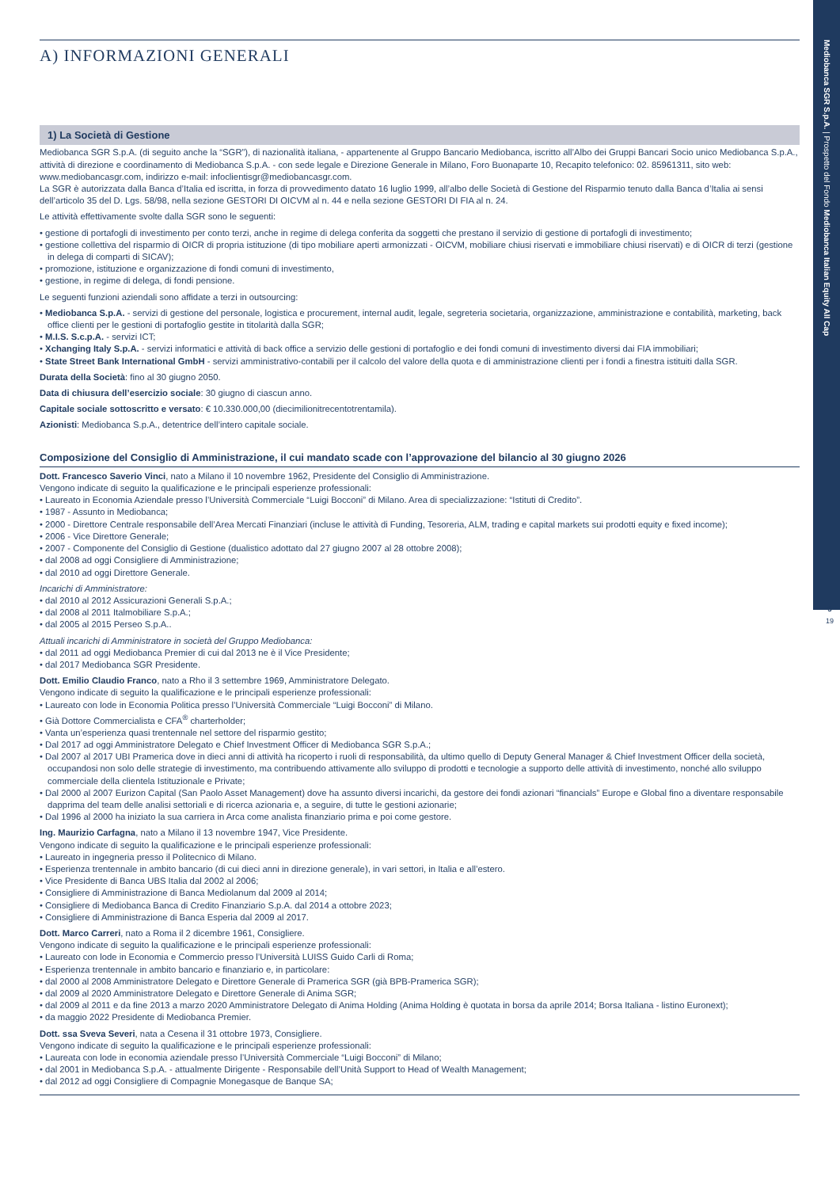Mediobanca SGR S.p.A. | Prospetto del Fondo Mediobanca Italian Equity All Cap
3
19
A) INFORMAZIONI GENERALI
1) La Società di Gestione
Mediobanca SGR S.p.A. (di seguito anche la “SGR”), di nazionalità italiana, - appartenente al Gruppo Bancario Mediobanca, iscritto all’Albo dei Gruppi Bancari Socio unico Mediobanca S.p.A., attività di direzione e coordinamento di Mediobanca S.p.A. - con sede legale e Direzione Generale in Milano, Foro Buonaparte 10, Recapito telefonico: 02. 85961311, sito web: www.mediobancasgr.com, indirizzo e-mail: infoclientisgr@mediobancasgr.com.
La SGR è autorizzata dalla Banca d’Italia ed iscritta, in forza di provvedimento datato 16 luglio 1999, all’albo delle Società di Gestione del Risparmio tenuto dalla Banca d’Italia ai sensi dell’articolo 35 del D. Lgs. 58/98, nella sezione GESTORI DI OICVM al n. 44 e nella sezione GESTORI DI FIA al n. 24.
Le attività effettivamente svolte dalla SGR sono le seguenti:
• gestione di portafogli di investimento per conto terzi, anche in regime di delega conferita da soggetti che prestano il servizio di gestione di portafogli di investimento;
• gestione collettiva del risparmio di OICR di propria istituzione (di tipo mobiliare aperti armonizzati - OICVM, mobiliare chiusi riservati e immobiliare chiusi riservati) e di OICR di terzi (gestione in delega di comparti di SICAV);
• promozione, istituzione e organizzazione di fondi comuni di investimento,
• gestione, in regime di delega, di fondi pensione.
Le seguenti funzioni aziendali sono affidate a terzi in outsourcing:
• Mediobanca S.p.A. - servizi di gestione del personale, logistica e procurement, internal audit, legale, segreteria societaria, organizzazione, amministrazione e contabilità, marketing, back office clienti per le gestioni di portafoglio gestite in titolarità dalla SGR;
• M.I.S. S.c.p.A. - servizi ICT;
• Xchanging Italy S.p.A. - servizi informatici e attività di back office a servizio delle gestioni di portafoglio e dei fondi comuni di investimento diversi dai FIA immobiliari;
• State Street Bank International GmbH - servizi amministrativo-contabili per il calcolo del valore della quota e di amministrazione clienti per i fondi a finestra istituiti dalla SGR.
Durata della Società: fino al 30 giugno 2050.
Data di chiusura dell’esercizio sociale: 30 giugno di ciascun anno.
Capitale sociale sottoscritto e versato: € 10.330.000,00 (diecimilionitrecentotrentamila).
Azionisti: Mediobanca S.p.A., detentrice dell’intero capitale sociale.
Composizione del Consiglio di Amministrazione, il cui mandato scade con l’approvazione del bilancio al 30 giugno 2026
Dott. Francesco Saverio Vinci, nato a Milano il 10 novembre 1962, Presidente del Consiglio di Amministrazione.
Vengono indicate di seguito la qualificazione e le principali esperienze professionali:
• Laureato in Economia Aziendale presso l’Università Commerciale “Luigi Bocconi” di Milano. Area di specializzazione: “Istituti di Credito”.
• 1987 - Assunto in Mediobanca;
• 2000 - Direttore Centrale responsabile dell’Area Mercati Finanziari (incluse le attività di Funding, Tesoreria, ALM, trading e capital markets sui prodotti equity e fixed income);
• 2006 - Vice Direttore Generale;
• 2007 - Componente del Consiglio di Gestione (dualistico adottato dal 27 giugno 2007 al 28 ottobre 2008);
• dal 2008 ad oggi Consigliere di Amministrazione;
• dal 2010 ad oggi Direttore Generale.
Incarichi di Amministratore:
• dal 2010 al 2012 Assicurazioni Generali S.p.A.;
• dal 2008 al 2011 Italmobiliare S.p.A.;
• dal 2005 al 2015 Perseo S.p.A..
Attuali incarichi di Amministratore in società del Gruppo Mediobanca:
• dal 2011 ad oggi Mediobanca Premier di cui dal 2013 ne è il Vice Presidente;
• dal 2017 Mediobanca SGR Presidente.
Dott. Emilio Claudio Franco, nato a Rho il 3 settembre 1969, Amministratore Delegato.
Vengono indicate di seguito la qualificazione e le principali esperienze professionali:
• Laureato con lode in Economia Politica presso l’Università Commerciale “Luigi Bocconi” di Milano.
• Già Dottore Commercialista e CFA<sup>®</sup> charterholder;
• Vanta un’esperienza quasi trentennale nel settore del risparmio gestito;
• Dal 2017 ad oggi Amministratore Delegato e Chief Investment Officer di Mediobanca SGR S.p.A.;
• Dal 2007 al 2017 UBI Pramerica dove in dieci anni di attività ha ricoperto i ruoli di responsabilità, da ultimo quello di Deputy General Manager & Chief Investment Officer della società, occupandosi non solo delle strategie di investimento, ma contribuendo attivamente allo sviluppo di prodotti e tecnologie a supporto delle attività di investimento, nonché allo sviluppo commerciale della clientela Istituzionale e Private;
• Dal 2000 al 2007 Eurizon Capital (San Paolo Asset Management) dove ha assunto diversi incarichi, da gestore dei fondi azionari “financials” Europe e Global fino a diventare responsabile dapprima del team delle analisi settoriali e di ricerca azionaria e, a seguire, di tutte le gestioni azionarie;
• Dal 1996 al 2000 ha iniziato la sua carriera in Arca come analista finanziario prima e poi come gestore.
Ing. Maurizio Carfagna, nato a Milano il 13 novembre 1947, Vice Presidente.
Vengono indicate di seguito la qualificazione e le principali esperienze professionali:
• Laureato in ingegneria presso il Politecnico di Milano.
• Esperienza trentennale in ambito bancario (di cui dieci anni in direzione generale), in vari settori, in Italia e all’estero.
• Vice Presidente di Banca UBS Italia dal 2002 al 2006;
• Consigliere di Amministrazione di Banca Mediolanum dal 2009 al 2014;
• Consigliere di Mediobanca Banca di Credito Finanziario S.p.A. dal 2014 a ottobre 2023;
• Consigliere di Amministrazione di Banca Esperia dal 2009 al 2017.
Dott. Marco Carreri, nato a Roma il 2 dicembre 1961, Consigliere.
Vengono indicate di seguito la qualificazione e le principali esperienze professionali:
• Laureato con lode in Economia e Commercio presso l’Università LUISS Guido Carli di Roma;
• Esperienza trentennale in ambito bancario e finanziario e, in particolare:
• dal 2000 al 2008 Amministratore Delegato e Direttore Generale di Pramerica SGR (già BPB-Pramerica SGR);
• dal 2009 al 2020 Amministratore Delegato e Direttore Generale di Anima SGR;
• dal 2009 al 2011 e da fine 2013 a marzo 2020 Amministratore Delegato di Anima Holding (Anima Holding è quotata in borsa da aprile 2014; Borsa Italiana - listino Euronext);
• da maggio 2022 Presidente di Mediobanca Premier.
Dott. ssa Sveva Severi, nata a Cesena il 31 ottobre 1973, Consigliere.
Vengono indicate di seguito la qualificazione e le principali esperienze professionali:
• Laureata con lode in economia aziendale presso l’Università Commerciale “Luigi Bocconi” di Milano;
• dal 2001 in Mediobanca S.p.A. - attualmente Dirigente - Responsabile dell’Unità Support to Head of Wealth Management;
• dal 2012 ad oggi Consigliere di Compagnie Monegasque de Banque SA;